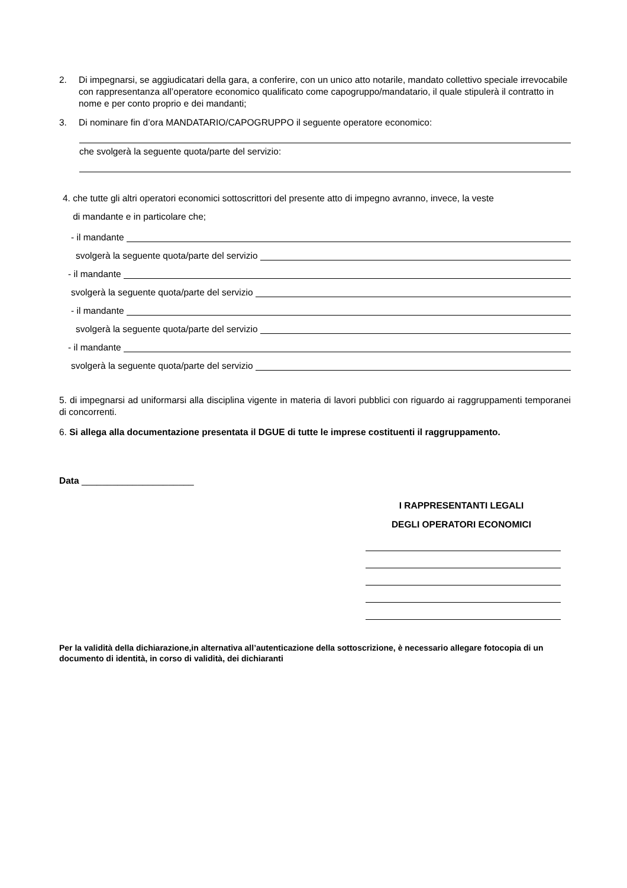2. Di impegnarsi, se aggiudicatari della gara, a conferire, con un unico atto notarile, mandato collettivo speciale irrevocabile con rappresentanza all’operatore economico qualificato come capogruppo/mandatario, il quale stipulerà il contratto in nome e per conto proprio e dei mandanti;
3. Di nominare fin d’ora MANDATARIO/CAPOGRUPPO il seguente operatore economico:
che svolgerà la seguente quota/parte del servizio:
4. che tutte gli altri operatori economici sottoscrittori del presente atto di impegno avranno, invece, la veste
di mandante e in particolare che;
- il mandante
svolgerà la seguente quota/parte del servizio
- il mandante
svolgerà la seguente quota/parte del servizio
- il mandante
svolgerà la seguente quota/parte del servizio
- il mandante
svolgerà la seguente quota/parte del servizio
5. di impegnarsi ad uniformarsi alla disciplina vigente in materia di lavori pubblici con riguardo ai raggruppamenti temporanei di concorrenti.
6. Si allega alla documentazione presentata il DGUE di tutte le imprese costituenti il raggruppamento.
Data ______________________
I RAPPRESENTANTI LEGALI
DEGLI OPERATORI ECONOMICI
Per la validità della dichiarazione,in alternativa all’autenticazione della sottoscrizione, è necessario allegare fotocopia di un documento di identità, in corso di validità, dei dichiaranti